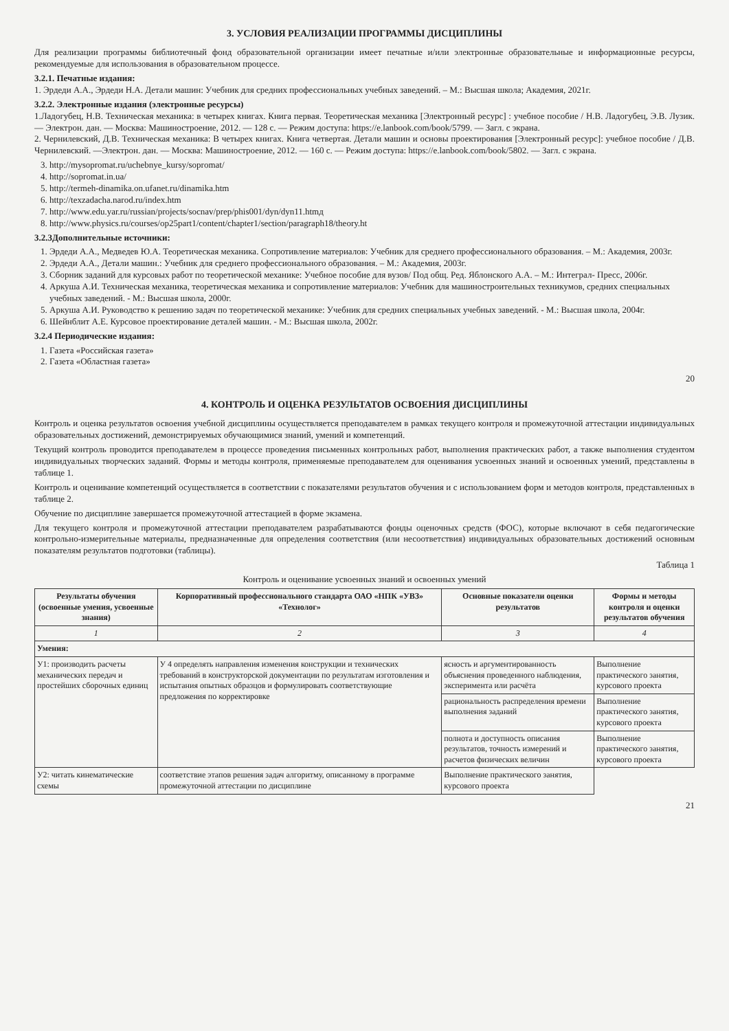3. УСЛОВИЯ РЕАЛИЗАЦИИ ПРОГРАММЫ ДИСЦИПЛИНЫ
Для реализации программы библиотечный фонд образовательной организации имеет печатные и/или электронные образовательные и информационные ресурсы, рекомендуемые для использования в образовательном процессе.
3.2.1. Печатные издания:
1. Эрдеди А.А., Эрдеди Н.А. Детали машин: Учебник для средних профессиональных учебных заведений. – М.: Высшая школа; Академия, 2021г.
3.2.2. Электронные издания (электронные ресурсы)
1.Ладогубец, Н.В. Техническая механика: в четырех книгах. Книга первая. Теоретическая механика [Электронный ресурс] : учебное пособие / Н.В. Ладогубец, Э.В. Лузик. — Электрон. дан. — Москва: Машиностроение, 2012. — 128 с. — Режим доступа: https://e.lanbook.com/book/5799. — Загл. с экрана.
2. Чернилевский, Д.В. Техническая механика: В четырех книгах. Книга четвертая. Детали машин и основы проектирования [Электронный ресурс]: учебное пособие / Д.В. Чернилевский. —Электрон. дан. — Москва: Машиностроение, 2012. — 160 с. — Режим доступа: https://e.lanbook.com/book/5802. — Загл. с экрана.
3. http://mysopromat.ru/uchebnye_kursy/sopromat/
4. http://sopromat.in.ua/
5. http://termeh-dinamika.on.ufanet.ru/dinamika.htm
6. http://texzadacha.narod.ru/index.htm
7. http://www.edu.yar.ru/russian/projects/socnav/prep/phis001/dyn/dyn11.htmд
8. http://www.physics.ru/courses/op25part1/content/chapter1/section/paragraph18/theory.ht
3.2.3Дополнительные источники:
1. Эрдеди А.А., Медведев Ю.А. Теоретическая механика. Сопротивление материалов: Учебник для среднего профессионального образования. – М.: Академия, 2003г.
2. Эрдеди А.А., Детали машин.: Учебник для среднего профессионального образования. – М.: Академия, 2003г.
3. Сборник заданий для курсовых работ по теоретической механике: Учебное пособие для вузов/ Под общ. Ред. Яблонского А.А. – М.: Интеграл- Пресс, 2006г.
4. Аркуша А.И. Техническая механика, теоретическая механика и сопротивление материалов: Учебник для машиностроительных техникумов, средних специальных учебных заведений. - М.: Высшая школа, 2000г.
5. Аркуша А.И. Руководство к решению задач по теоретической механике: Учебник для средних специальных учебных заведений. - М.: Высшая школа, 2004г.
6. Шейнблит А.Е. Курсовое проектирование деталей машин. - М.: Высшая школа, 2002г.
3.2.4 Периодические издания:
1. Газета «Российская газета»
2. Газета «Областная газета»
20
4. КОНТРОЛЬ И ОЦЕНКА РЕЗУЛЬТАТОВ ОСВОЕНИЯ ДИСЦИПЛИНЫ
Контроль и оценка результатов освоения учебной дисциплины осуществляется преподавателем в рамках текущего контроля и промежуточной аттестации индивидуальных образовательных достижений, демонстрируемых обучающимися знаний, умений и компетенций.
Текущий контроль проводится преподавателем в процессе проведения письменных контрольных работ, выполнения практических работ, а также выполнения студентом индивидуальных творческих заданий. Формы и методы контроля, применяемые преподавателем для оценивания усвоенных знаний и освоенных умений, представлены в таблице 1.
Контроль и оценивание компетенций осуществляется в соответствии с показателями результатов обучения и с использованием форм и методов контроля, представленных в таблице 2.
Обучение по дисциплине завершается промежуточной аттестацией в форме экзамена.
Для текущего контроля и промежуточной аттестации преподавателем разрабатываются фонды оценочных средств (ФОС), которые включают в себя педагогические контрольно-измерительные материалы, предназначенные для определения соответствия (или несоответствия) индивидуальных образовательных достижений основным показателям результатов подготовки (таблицы).
Таблица 1
Контроль и оценивание усвоенных знаний и освоенных умений
| Результаты обучения (освоенные умения, усвоенные знания) | Корпоративный профессионального стандарта ОАО «НПК «УВЗ» «Технолог» | Основные показатели оценки результатов | Формы и методы контроля и оценки результатов обучения |
| --- | --- | --- | --- |
| 1 | 2 | 3 | 4 |
| Умения: | | | |
| У1: производить расчеты механических передач и простейших сборочных единиц | У 4 определять направления изменения конструкции и технических требований в конструкторской документации по результатам изготовления и испытания опытных образцов и формулировать соответствующие предложения по корректировке | ясность и аргументированность объяснения проведенного наблюдения, эксперимента или расчёта | Выполнение практического занятия, курсового проекта |
| | | рациональность распределения времени выполнения заданий | Выполнение практического занятия, курсового проекта |
| | | полнота и доступность описания результатов, точность измерений и расчетов физических величин | Выполнение практического занятия, курсового проекта |
| У2: читать кинематические схемы | соответствие этапов решения задач алгоритму, описанному в программе промежуточной аттестации по дисциплине | Выполнение практического занятия, курсового проекта | |
21